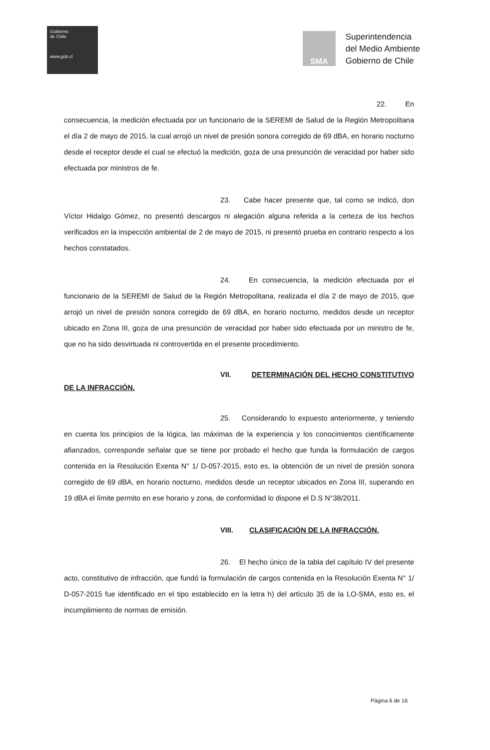Gobierno
de Chile
www.gob.cl
SMA
Superintendencia
del Medio Ambiente
Gobierno de Chile
22. En consecuencia, la medición efectuada por un funcionario de la SEREMI de Salud de la Región Metropolitana el día 2 de mayo de 2015, la cual arrojó un nivel de presión sonora corregido de 69 dBA, en horario nocturno desde el receptor desde el cual se efectuó la medición, goza de una presunción de veracidad por haber sido efectuada por ministros de fe.
23. Cabe hacer presente que, tal como se indicó, don Víctor Hidalgo Gómez, no presentó descargos ni alegación alguna referida a la certeza de los hechos verificados en la inspección ambiental de 2 de mayo de 2015, ni presentó prueba en contrario respecto a los hechos constatados.
24. En consecuencia, la medición efectuada por el funcionario de la SEREMI de Salud de la Región Metropolitana, realizada el día 2 de mayo de 2015, que arrojó un nivel de presión sonora corregido de 69 dBA, en horario nocturno, medidos desde un receptor ubicado en Zona III, goza de una presunción de veracidad por haber sido efectuada por un ministro de fe, que no ha sido desvirtuada ni controvertida en el presente procedimiento.
VII. DETERMINACIÓN DEL HECHO CONSTITUTIVO DE LA INFRACCIÓN.
25. Considerando lo expuesto anteriormente, y teniendo en cuenta los principios de la lógica, las máximas de la experiencia y los conocimientos científicamente afianzados, corresponde señalar que se tiene por probado el hecho que funda la formulación de cargos contenida en la Resolución Exenta N° 1/ D-057-2015, esto es, la obtención de un nivel de presión sonora corregido de 69 dBA, en horario nocturno, medidos desde un receptor ubicados en Zona III, superando en 19 dBA el límite permito en ese horario y zona, de conformidad lo dispone el D.S N°38/2011.
VIII. CLASIFICACIÓN DE LA INFRACCIÓN.
26. El hecho único de la tabla del capítulo IV del presente acto, constitutivo de infracción, que fundó la formulación de cargos contenida en la Resolución Exenta N° 1/ D-057-2015 fue identificado en el tipo establecido en la letra h) del artículo 35 de la LO-SMA, esto es, el incumplimiento de normas de emisión.
Página 6 de 16